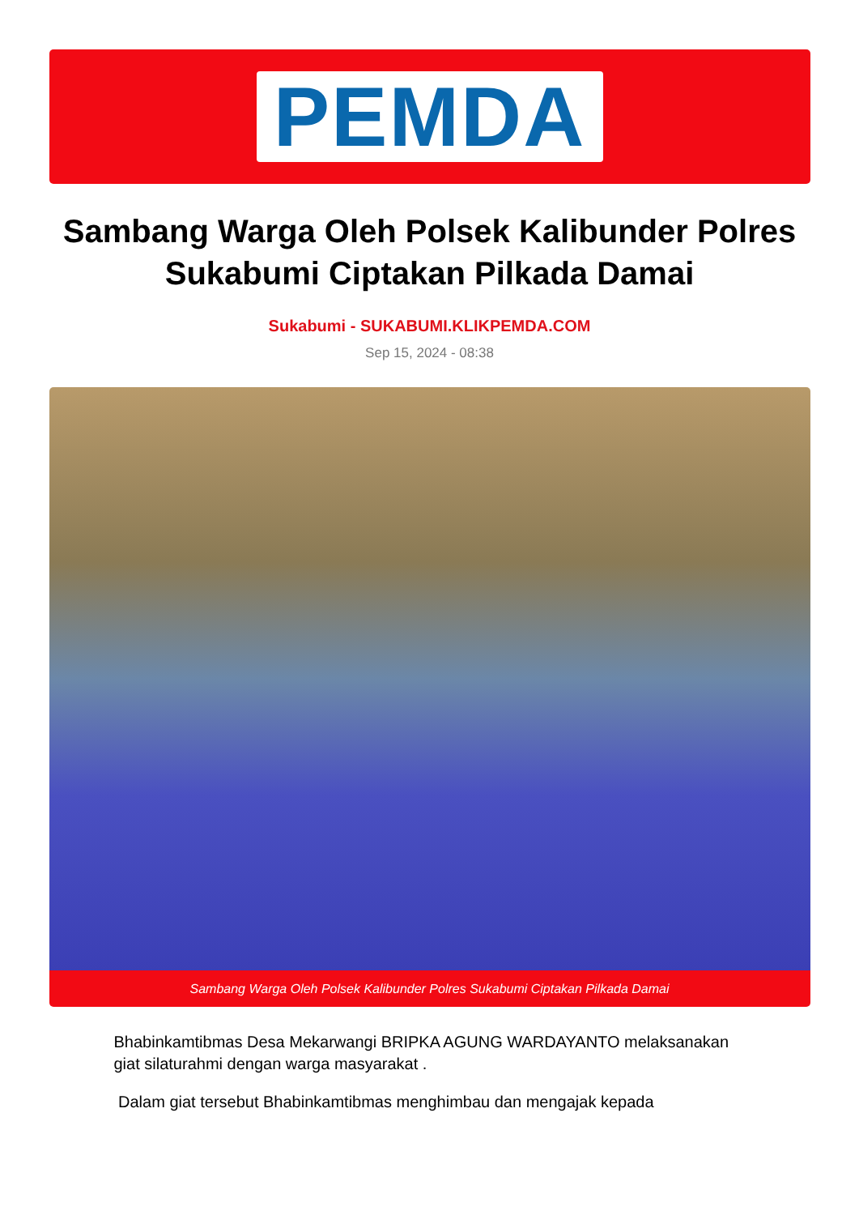PEMDA
Sambang Warga Oleh Polsek Kalibunder Polres Sukabumi Ciptakan Pilkada Damai
Sukabumi - SUKABUMI.KLIKPEMDA.COM
Sep 15, 2024 - 08:38
Sambang Warga Oleh Polsek Kalibunder Polres Sukabumi Ciptakan Pilkada Damai
Bhabinkamtibmas Desa Mekarwangi BRIPKA AGUNG WARDAYANTO melaksanakan giat silaturahmi dengan warga masyarakat .
Dalam giat tersebut Bhabinkamtibmas menghimbau dan mengajak kepada